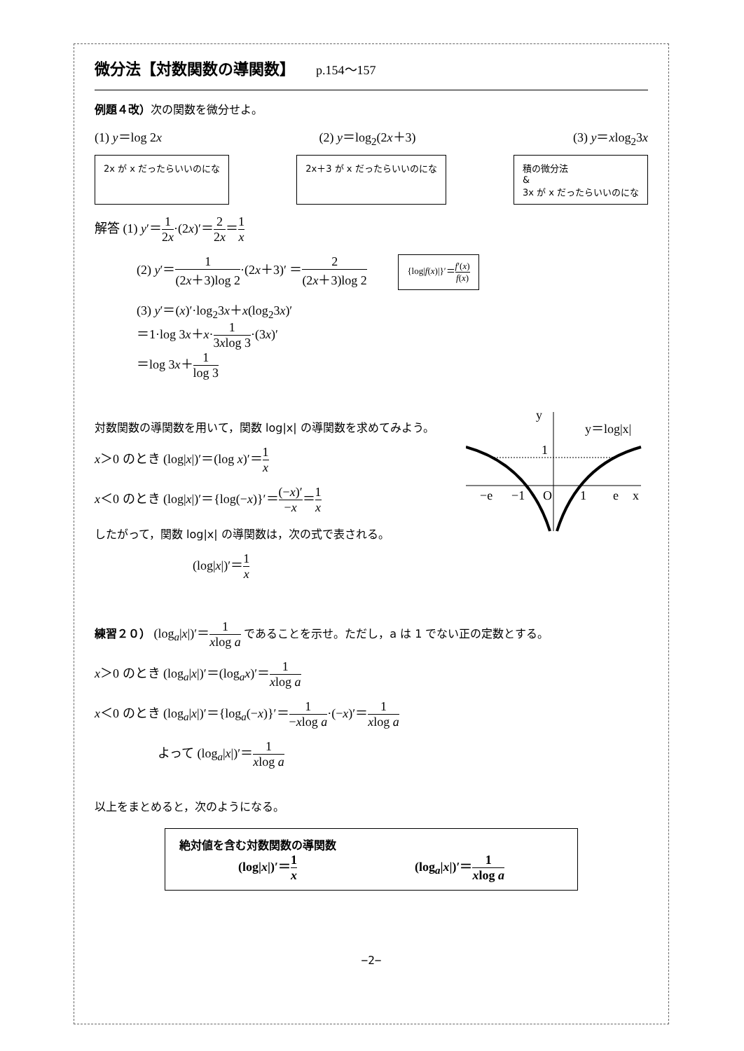微分法【対数関数の導関数】 p.154～157
例題４改）次の関数を微分せよ。
(1) y＝log 2x (2) y＝log<sub>2</sub>(2x＋3) (3) y＝xlog<sub>2</sub>3x
2x が x だったらいいのにな 2x＋3 が x だったらいいのにな 積の微分法
&
3x が x だったらいいのにな
解答 (1) y′＝1 2x·(2x)′＝2 2x＝1 x
(2) y′＝1 (2x＋3)log 2·(2x＋3)′ ＝2 (2x＋3)log 2 {log|f(x)|}′＝f′(x) f(x)
(3) y′＝(x)′·log<sub>2</sub>3x＋x(log<sub>2</sub>3x)′
＝1·log 3x＋x·1 3xlog 3·(3x)′
＝log 3x＋1 log 3
対数関数の導関数を用いて，関数 log|x| の導関数を求めてみよう。
x＞0 のとき (log|x|)′＝(log x)′＝1 x
x＜0 のとき (log|x|)′＝{log(−x)}′＝(−x)′ −x＝1 x
したがって，関数 log|x| の導関数は，次の式で表される。
(log|x|)′＝1 x
y
y＝log|x|
1
−e
−1
O
1
e
x
練習２０） (log<sub>a</sub>|x|)′＝1 xlog a であることを示せ。ただし，a は 1 でない正の定数とする。
x＞0 のとき (log<sub>a</sub>|x|)′＝(log<sub>a</sub>x)′＝1 xlog a
x＜0 のとき (log<sub>a</sub>|x|)′＝{log<sub>a</sub>(−x)}′＝1 −xlog a·(−x)′＝1 xlog a
よって (log<sub>a</sub>|x|)′＝1 xlog a
以上をまとめると，次のようになる。
絶対値を含む対数関数の導関数
(log|x|)′＝1 x (log<sub>a</sub>|x|)′＝1 xlog a
−2−